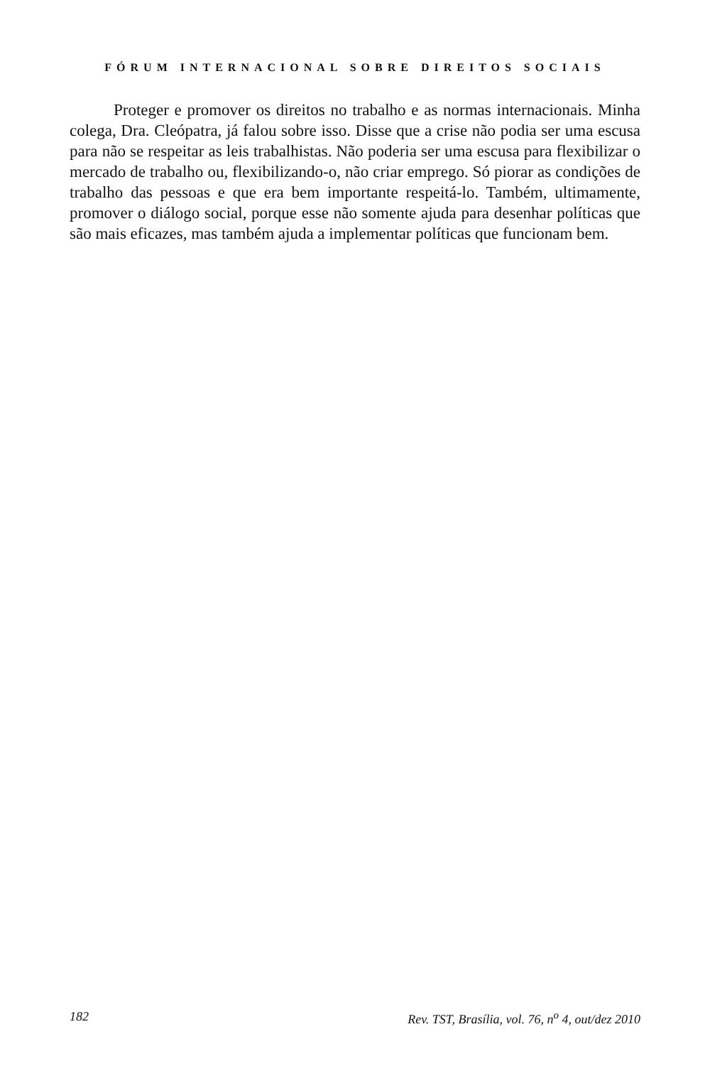FÓRUM INTERNACIONAL SOBRE DIREITOS SOCIAIS
Proteger e promover os direitos no trabalho e as normas internacionais. Minha colega, Dra. Cleópatra, já falou sobre isso. Disse que a crise não podia ser uma escusa para não se respeitar as leis trabalhistas. Não poderia ser uma escusa para flexibilizar o mercado de trabalho ou, flexibilizando-o, não criar emprego. Só piorar as condições de trabalho das pessoas e que era bem importante respeitá-lo. Também, ultimamente, promover o diálogo social, porque esse não somente ajuda para desenhar políticas que são mais eficazes, mas também ajuda a implementar políticas que funcionam bem.
182 Rev. TST, Brasília, vol. 76, n<sup>o</sup> 4, out/dez 2010